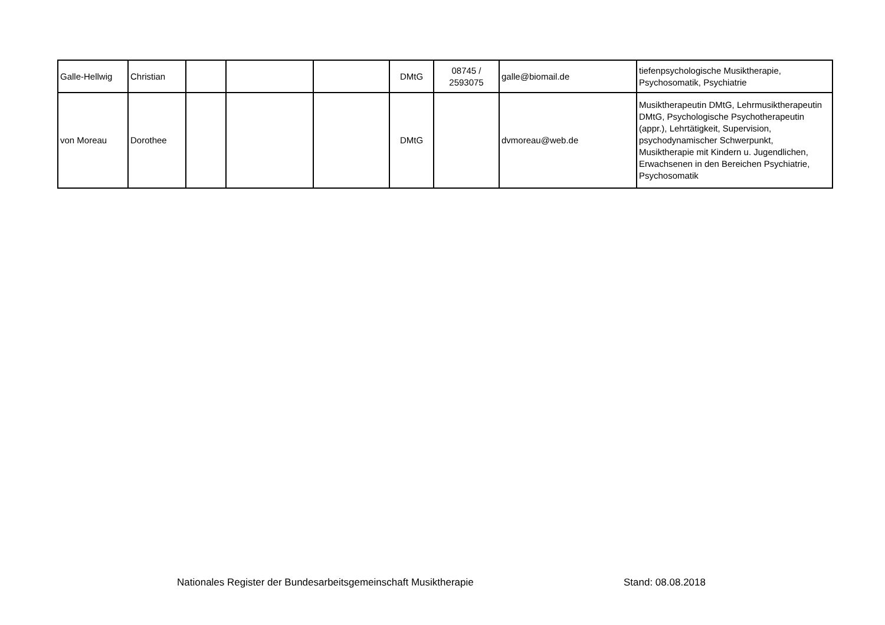| Galle-Hellwig | Christian | | | | DMtG | 08745 / 2593075 | galle@biomail.de | tiefenpsychologische Musiktherapie, Psychosomatik, Psychiatrie |
| von Moreau | Dorothee | | | | DMtG | | dvmoreau@web.de | Musiktherapeutin DMtG, Lehrmusiktherapeutin DMtG, Psychologische Psychotherapeutin (appr.), Lehrtätigkeit, Supervision, psychodynamischer Schwerpunkt, Musiktherapie mit Kindern u. Jugendlichen, Erwachsenen in den Bereichen Psychiatrie, Psychosomatik |
Nationales Register der Bundesarbeitsgemeinschaft Musiktherapie
Stand: 08.08.2018